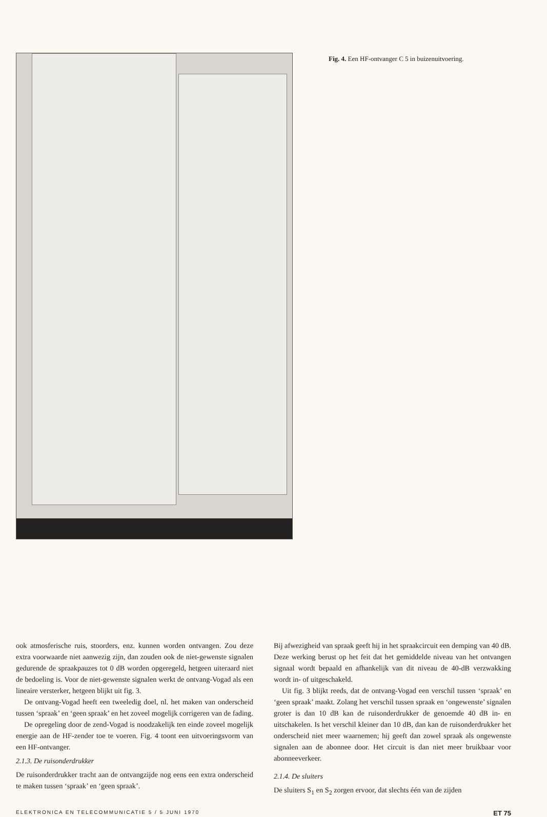Fig. 4. Een HF-ontvanger C 5 in buizenuitvoering.
ook atmosferische ruis, stoorders, enz. kunnen worden ontvangen. Zou deze extra voorwaarde niet aanwezig zijn, dan zouden ook de niet-gewenste signalen gedurende de spraakpauzes tot 0 dB worden opgeregeld, hetgeen uiteraard niet de bedoeling is. Voor de niet-gewenste signalen werkt de ontvang-Vogad als een lineaire versterker, hetgeen blijkt uit fig. 3.
De ontvang-Vogad heeft een tweeledig doel, nl. het maken van onderscheid tussen ‘spraak’ en ‘geen spraak’ en het zoveel mogelijk corrigeren van de fading.
De opregeling door de zend-Vogad is noodzakelijk ten einde zoveel mogelijk energie aan de HF-zender toe te voeren. Fig. 4 toont een uitvoeringsvorm van een HF-ontvanger.
2.1.3. De ruisonderdrukker
De ruisonderdrukker tracht aan de ontvangzijde nog eens een extra onderscheid te maken tussen ‘spraak’ en ‘geen spraak’.
Bij afwezigheid van spraak geeft hij in het spraakcircuit een demping van 40 dB. Deze werking berust op het feit dat het gemiddelde niveau van het ontvangen signaal wordt bepaald en afhankelijk van dit niveau de 40-dB verzwakking wordt in- of uitgeschakeld.
Uit fig. 3 blijkt reeds, dat de ontvang-Vogad een verschil tussen ‘spraak’ en ‘geen spraak’ maakt. Zolang het verschil tussen spraak en ‘ongewenste’ signalen groter is dan 10 dB kan de ruisonderdrukker de genoemde 40 dB in- en uitschakelen. Is het verschil kleiner dan 10 dB, dan kan de ruisonderdrukker het onderscheid niet meer waarnemen; hij geeft dan zowel spraak als ongewenste signalen aan de abonnee door. Het circuit is dan niet meer bruikbaar voor abonneeverkeer.
2.1.4. De sluiters
De sluiters S<sub>1</sub> en S<sub>2</sub> zorgen ervoor, dat slechts één van de zijden
ELEKTRONICA EN TELECOMMUNICATIE 5 / 5 JUNI 1970 ET 75